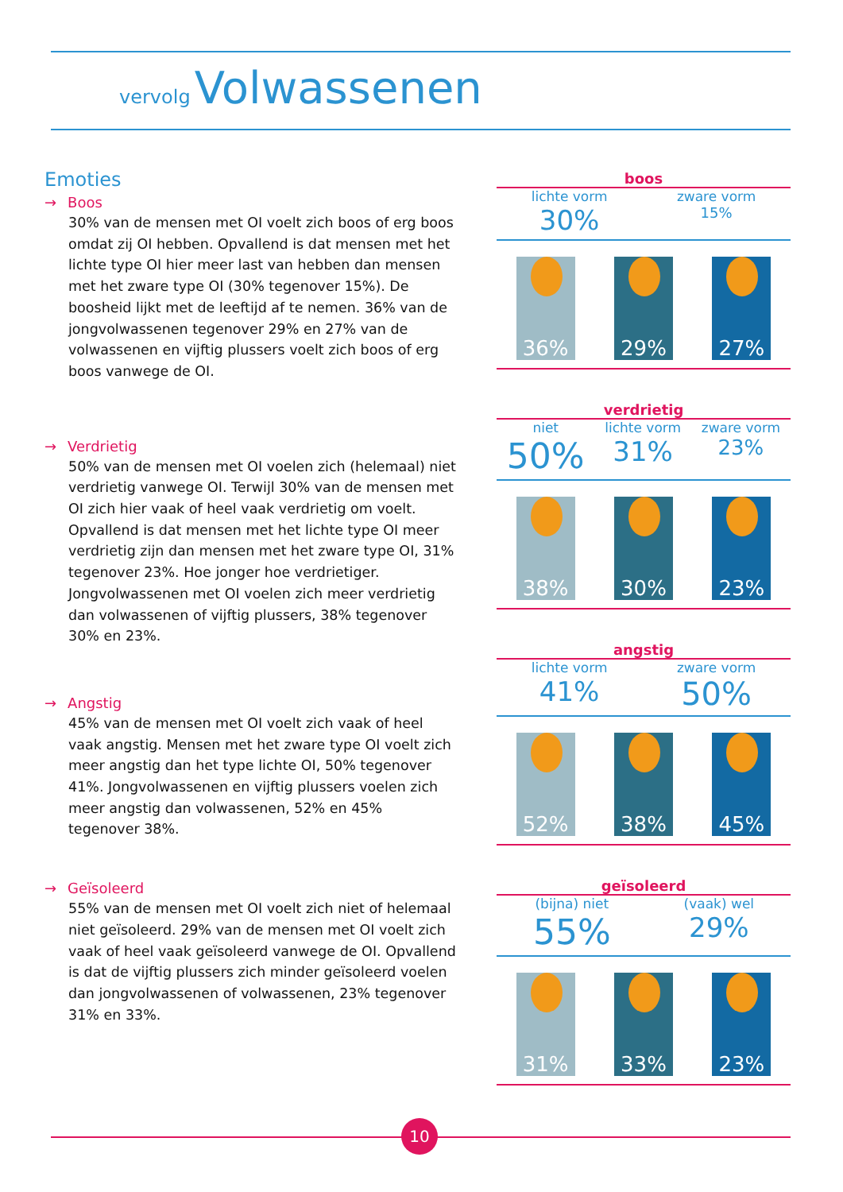vervolg Volwassenen
Emoties
→ Boos
30% van de mensen met OI voelt zich boos of erg boos omdat zij OI hebben. Opvallend is dat mensen met het lichte type OI hier meer last van hebben dan mensen met het zware type OI (30% tegenover 15%). De boosheid lijkt met de leeftijd af te nemen. 36% van de jongvolwassenen tegenover 29% en 27% van de volwassenen en vijftig plussers voelt zich boos of erg boos vanwege de OI.
→ Verdrietig
50% van de mensen met OI voelen zich (helemaal) niet verdrietig vanwege OI. Terwijl 30% van de mensen met OI zich hier vaak of heel vaak verdrietig om voelt. Opvallend is dat mensen met het lichte type OI meer verdrietig zijn dan mensen met het zware type OI, 31% tegenover 23%. Hoe jonger hoe verdrietiger. Jongvolwassenen met OI voelen zich meer verdrietig dan volwassenen of vijftig plussers, 38% tegenover 30% en 23%.
→ Angstig
45% van de mensen met OI voelt zich vaak of heel vaak angstig. Mensen met het zware type OI voelt zich meer angstig dan het type lichte OI, 50% tegenover 41%. Jongvolwassenen en vijftig plussers voelen zich meer angstig dan volwassenen, 52% en 45% tegenover 38%.
→ Geïsoleerd
55% van de mensen met OI voelt zich niet of helemaal niet geïsoleerd. 29% van de mensen met OI voelt zich vaak of heel vaak geïsoleerd vanwege de OI. Opvallend is dat de vijftig plussers zich minder geïsoleerd voelen dan jongvolwassenen of volwassenen, 23% tegenover 31% en 33%.
boos
lichte vorm
30%
zware vorm
15%
36%
29%
27%
verdrietig
niet
50%
lichte vorm
31%
zware vorm
23%
38%
30%
23%
angstig
lichte vorm
41%
zware vorm
50%
52%
38%
45%
geïsoleerd
(bijna) niet
55%
(vaak) wel
29%
31%
33%
23%
10